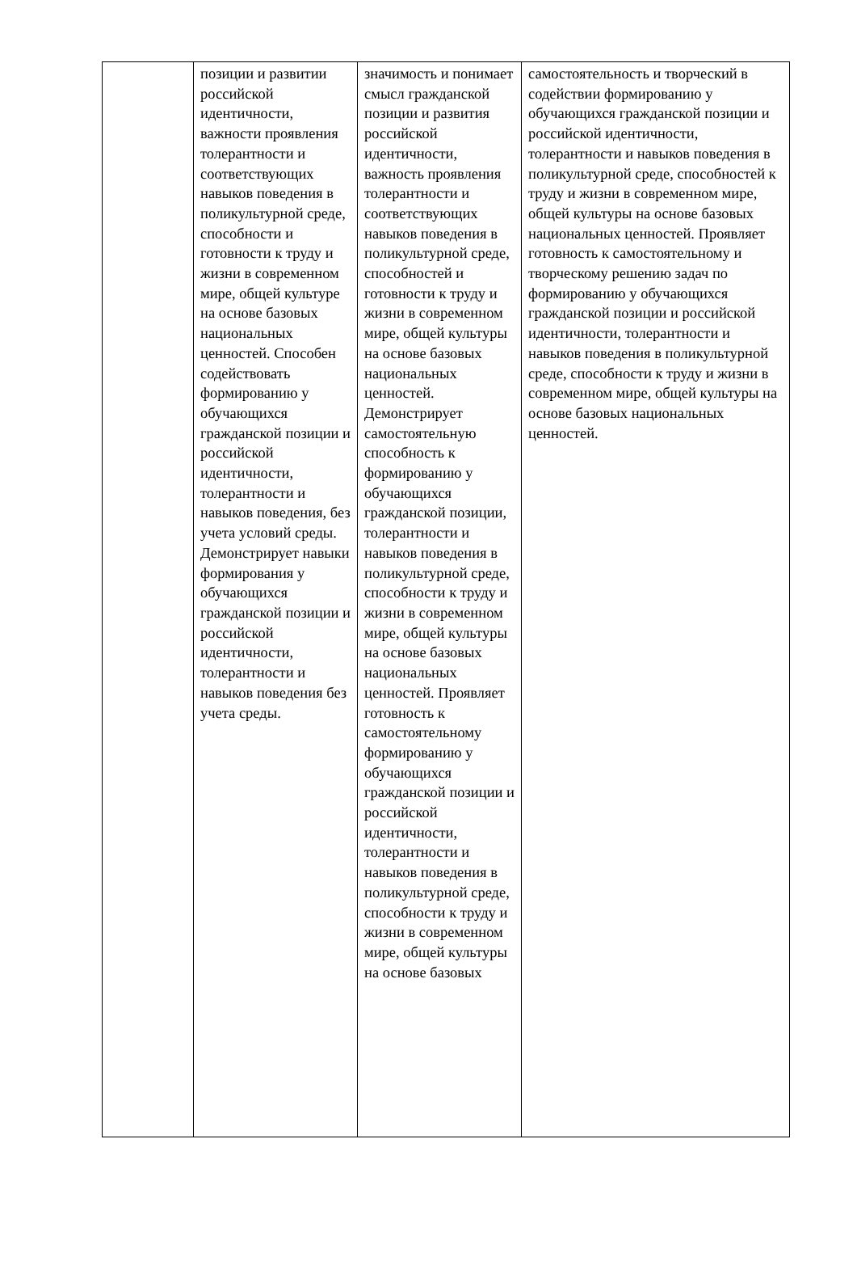| | позиции и развитии российской идентичности, важности проявления толерантности и соответствующих навыков поведения в поликультурной среде, способности и готовности к труду и жизни в современном мире, общей культуре на основе базовых национальных ценностей. Способен содействовать формированию у обучающихся гражданской позиции и российской идентичности, толерантности и навыков поведения, без учета условий среды. Демонстрирует навыки формирования у обучающихся гражданской позиции и российской идентичности, толерантности и навыков поведения без учета среды. | значимость и понимает смысл гражданской позиции и развития российской идентичности, важность проявления толерантности и соответствующих навыков поведения в поликультурной среде, способностей и готовности к труду и жизни в современном мире, общей культуры на основе базовых национальных ценностей. Демонстрирует самостоятельную способность к формированию у обучающихся гражданской позиции, толерантности и навыков поведения в поликультурной среде, способности к труду и жизни в современном мире, общей культуры на основе базовых национальных ценностей. Проявляет готовность к самостоятельному формированию у обучающихся гражданской позиции и российской идентичности, толерантности и навыков поведения в поликультурной среде, способности к труду и жизни в современном мире, общей культуры на основе базовых | самостоятельность и творческий в содействии формированию у обучающихся гражданской позиции и российской идентичности, толерантности и навыков поведения в поликультурной среде, способностей к труду и жизни в современном мире, общей культуры на основе базовых национальных ценностей. Проявляет готовность к самостоятельному и творческому решению задач по формированию у обучающихся гражданской позиции и российской идентичности, толерантности и навыков поведения в поликультурной среде, способности к труду и жизни в современном мире, общей культуры на основе базовых национальных ценностей. |